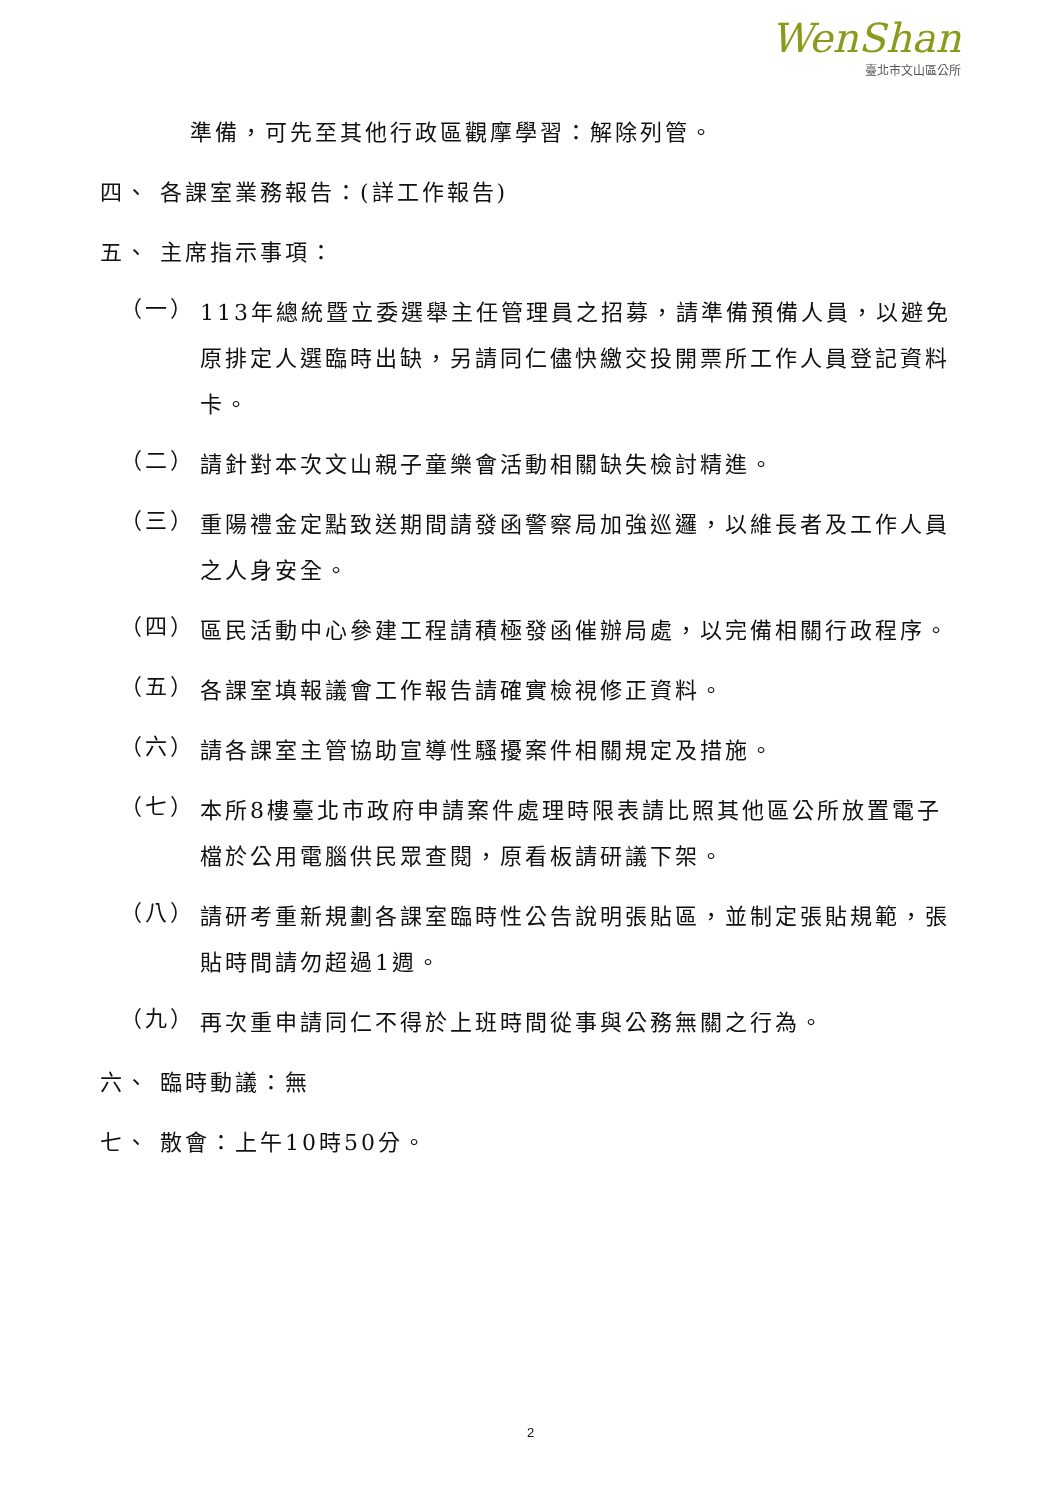WenShan
臺北市文山區公所
準備，可先至其他行政區觀摩學習：解除列管。
四、 各課室業務報告：(詳工作報告)
五、 主席指示事項：
（一）
113年總統暨立委選舉主任管理員之招募，請準備預備人員，以避免原排定人選臨時出缺，另請同仁儘快繳交投開票所工作人員登記資料卡。
（二）
請針對本次文山親子童樂會活動相關缺失檢討精進。
（三）
重陽禮金定點致送期間請發函警察局加強巡邏，以維長者及工作人員之人身安全。
（四）
區民活動中心參建工程請積極發函催辦局處，以完備相關行政程序。
（五）
各課室填報議會工作報告請確實檢視修正資料。
（六）
請各課室主管協助宣導性騷擾案件相關規定及措施。
（七）
本所8樓臺北市政府申請案件處理時限表請比照其他區公所放置電子檔於公用電腦供民眾查閱，原看板請研議下架。
（八）
請研考重新規劃各課室臨時性公告說明張貼區，並制定張貼規範，張貼時間請勿超過1週。
（九）
再次重申請同仁不得於上班時間從事與公務無關之行為。
六、 臨時動議：無
七、 散會：上午10時50分。
2